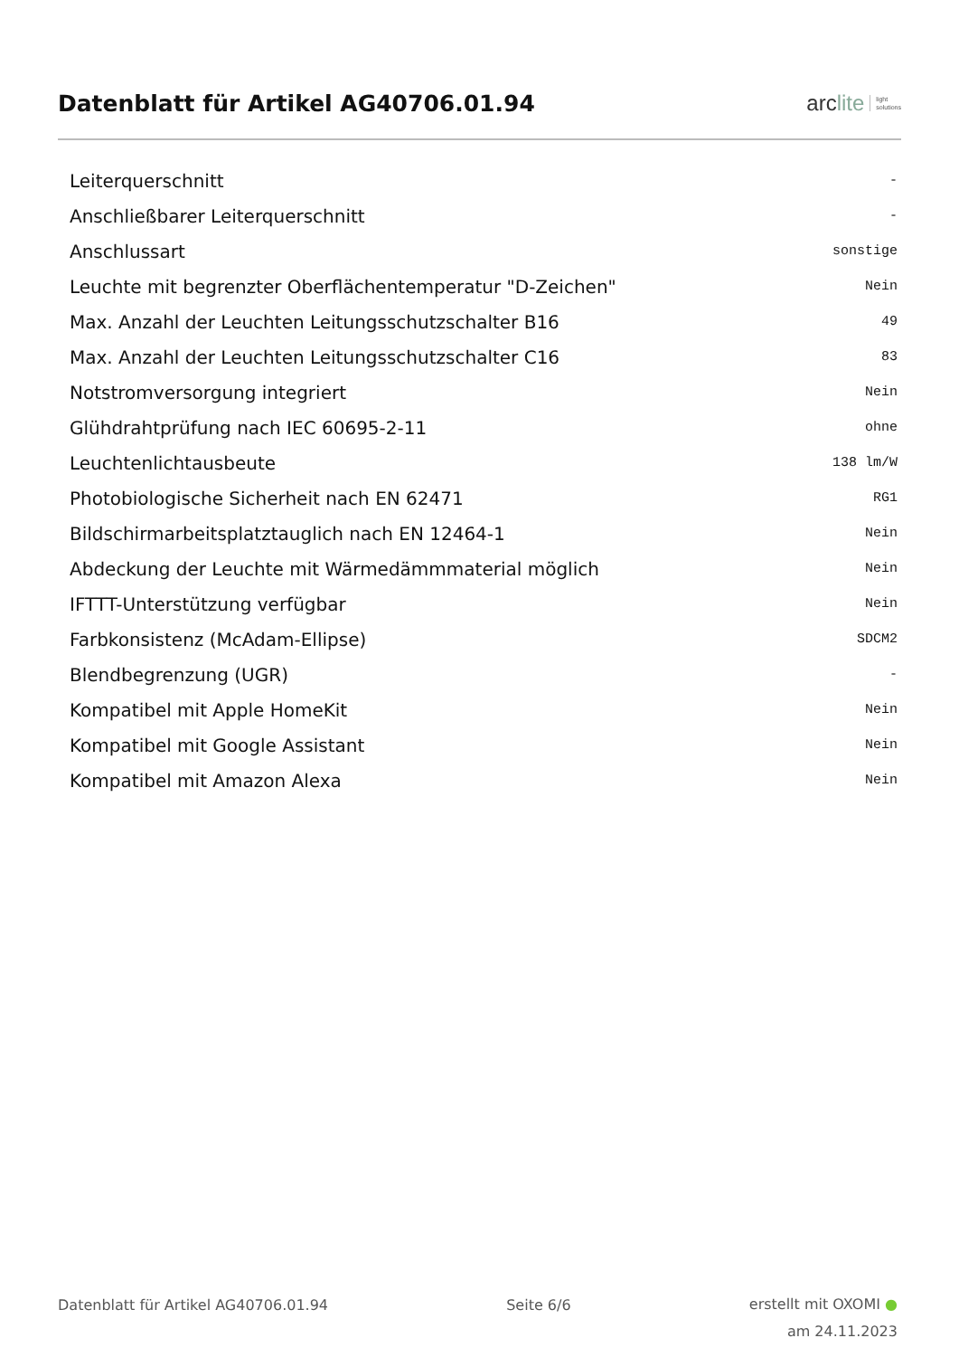Datenblatt für Artikel AG40706.01.94
arclite
light
solutions
| Leiterquerschnitt | - |
| Anschließbarer Leiterquerschnitt | - |
| Anschlussart | sonstige |
| Leuchte mit begrenzter Oberflächentemperatur "D-Zeichen" | Nein |
| Max. Anzahl der Leuchten Leitungsschutzschalter B16 | 49 |
| Max. Anzahl der Leuchten Leitungsschutzschalter C16 | 83 |
| Notstromversorgung integriert | Nein |
| Glühdrahtprüfung nach IEC 60695-2-11 | ohne |
| Leuchtenlichtausbeute | 138 lm/W |
| Photobiologische Sicherheit nach EN 62471 | RG1 |
| Bildschirmarbeitsplatztauglich nach EN 12464-1 | Nein |
| Abdeckung der Leuchte mit Wärmedämmmaterial möglich | Nein |
| IFTTT-Unterstützung verfügbar | Nein |
| Farbkonsistenz (McAdam-Ellipse) | SDCM2 |
| Blendbegrenzung (UGR) | - |
| Kompatibel mit Apple HomeKit | Nein |
| Kompatibel mit Google Assistant | Nein |
| Kompatibel mit Amazon Alexa | Nein |
Datenblatt für Artikel AG40706.01.94
Seite 6/6
erstellt mit OXOMI ●
am 24.11.2023